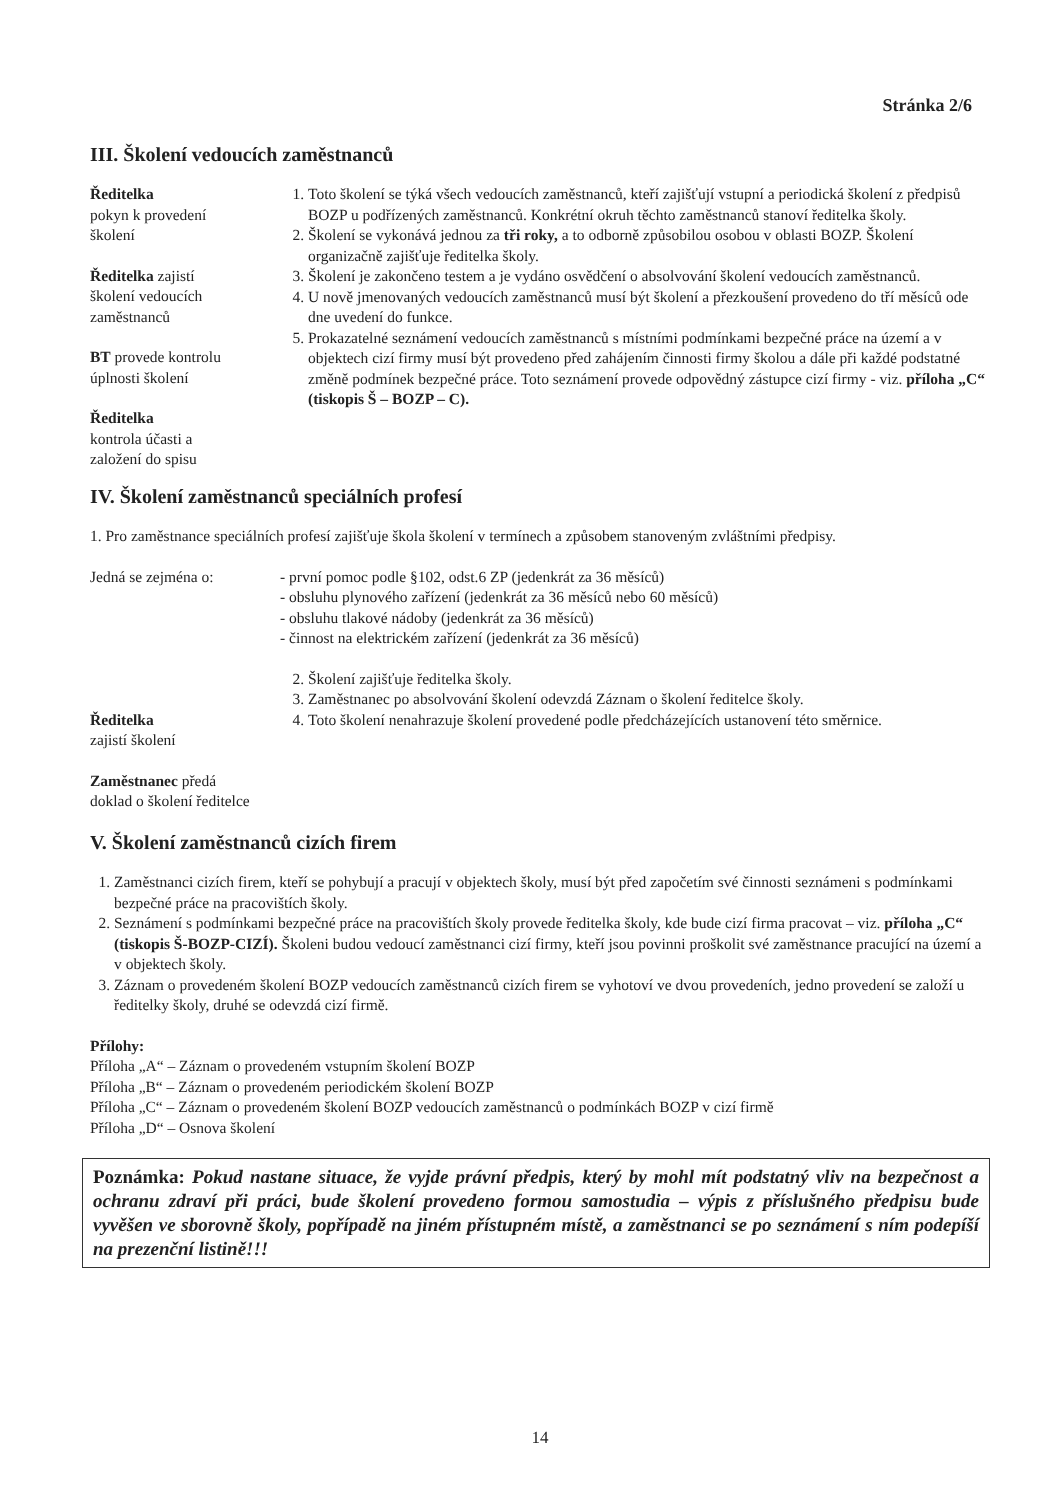Stránka 2/6
III. Školení vedoucích zaměstnanců
Ředitelka
pokyn k provedení
školení
Ředitelka zajistí
školení vedoucích
zaměstnanců
BT provede kontrolu
úplnosti školení
Ředitelka
kontrola účasti a
založení do spisu
1. Toto školení se týká všech vedoucích zaměstnanců, kteří zajišťují vstupní a periodická školení z předpisů BOZP u podřízených zaměstnanců. Konkrétní okruh těchto zaměstnanců stanoví ředitelka školy.
2. Školení se vykonává jednou za tři roky, a to odborně způsobilou osobou v oblasti BOZP. Školení organizačně zajišťuje ředitelka školy.
3. Školení je zakončeno testem a je vydáno osvědčení o absolvování školení vedoucích zaměstnanců.
4. U nově jmenovaných vedoucích zaměstnanců musí být školení a přezkoušení provedeno do tří měsíců ode dne uvedení do funkce.
5. Prokazatelné seznámení vedoucích zaměstnanců s místními podmínkami bezpečné práce na území a v objektech cizí firmy musí být provedeno před zahájením činnosti firmy školou a dále při každé podstatné změně podmínek bezpečné práce. Toto seznámení provede odpovědný zástupce cizí firmy - viz. příloha „C“ (tiskopis Š – BOZP – C).
IV. Školení zaměstnanců speciálních profesí
1. Pro zaměstnance speciálních profesí zajišťuje škola školení v termínech a způsobem stanoveným zvláštními předpisy.
Jedná se zejména o: - první pomoc podle §102, odst.6 ZP (jedenkrát za 36 měsíců)
- obsluhu plynového zařízení (jedenkrát za 36 měsíců nebo 60 měsíců)
- obsluhu tlakové nádoby (jedenkrát za 36 měsíců)
- činnost na elektrickém zařízení (jedenkrát za 36 měsíců)
Ředitelka
zajistí školení
Zaměstnanec předá
doklad o školení ředitelce
2. Školení zajišťuje ředitelka školy.
3. Zaměstnanec po absolvování školení odevzdá Záznam o školení ředitelce školy.
4. Toto školení nenahrazuje školení provedené podle předcházejících ustanovení této směrnice.
V. Školení zaměstnanců cizích firem
1. Zaměstnanci cizích firem, kteří se pohybují a pracují v objektech školy, musí být před započetím své činnosti seznámeni s podmínkami bezpečné práce na pracovištích školy.
2. Seznámení s podmínkami bezpečné práce na pracovištích školy provede ředitelka školy, kde bude cizí firma pracovat – viz. příloha „C“ (tiskopis Š-BOZP-CIZÍ). Školeni budou vedoucí zaměstnanci cizí firmy, kteří jsou povinni proškolit své zaměstnance pracující na území a v objektech školy.
3. Záznam o provedeném školení BOZP vedoucích zaměstnanců cizích firem se vyhotoví ve dvou provedeních, jedno provedení se založí u ředitelky školy, druhé se odevzdá cizí firmě.
Přílohy:
Příloha „A“ – Záznam o provedeném vstupním školení BOZP
Příloha „B“ – Záznam o provedeném periodickém školení BOZP
Příloha „C“ – Záznam o provedeném školení BOZP vedoucích zaměstnanců o podmínkách BOZP v cizí firmě
Příloha „D“ – Osnova školení
Poznámka: Pokud nastane situace, že vyjde právní předpis, který by mohl mít podstatný vliv na bezpečnost a ochranu zdraví při práci, bude školení provedeno formou samostudia – výpis z příslušného předpisu bude vyvěšen ve sborovně školy, popřípadě na jiném přístupném místě, a zaměstnanci se po seznámení s ním podepíší na prezenční listině!!!
14